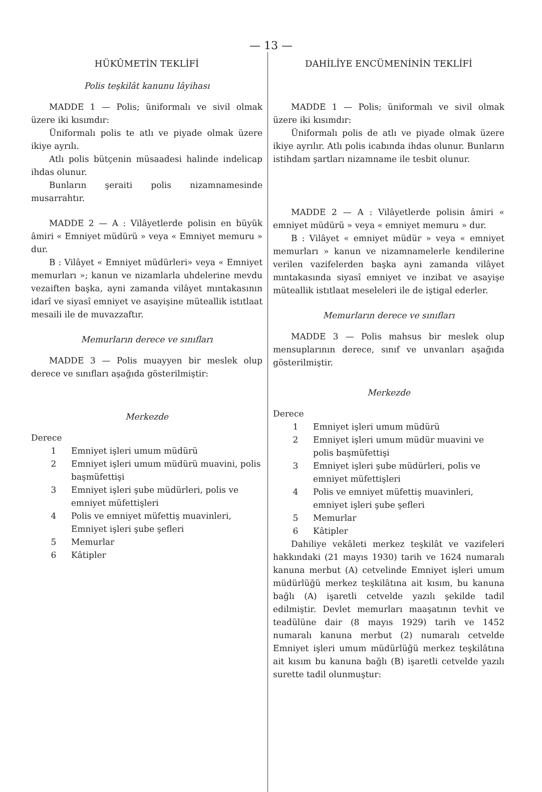— 13 —
HÜKÛMETİN TEKLİFİ
Polis teşkilât kanunu lâyihası
MADDE 1 — Polis; üniformalı ve sivil olmak üzere iki kısımdır:
Üniformalı polis te atlı ve piyade olmak üzere ikiye ayrılı.
Atlı polis bütçenin müsaadesi halinde indelicap ihdas olunur.
Bunların şeraiti polis nizamnamesinde musarrahtır.
MADDE 2 — A : Vilâyetlerde polisin en büyük âmiri « Emniyet müdürü » veya « Emniyet memuru » dur.
B : Vilâyet « Emniyet müdürleri» veya « Emniyet memurları »; kanun ve nizamlarla uhdelerine mevdu vezaiften başka, ayni zamanda vilâyet mıntakasının idarî ve siyasî emniyet ve asayişine müteallik istıtlaat mesaili ile de muvazzaftır.
Memurların derece ve sınıfları
MADDE 3 — Polis muayyen bir meslek olup derece ve sınıfları aşağıda gösterilmiştir:
Merkezde
Derece
1 Emniyet işleri umum müdürü
2 Emniyet işleri umum müdürü muavini, polis başmüfettişi
3 Emniyet işleri şube müdürleri, polis ve emniyet müfettişleri
4 Polis ve emniyet müfettiş muavinleri, Emniyet işleri şube şefleri
5 Memurlar
6 Kâtipler
DAHİLİYE ENCÜMENİNİN TEKLİFİ
MADDE 1 — Polis; üniformalı ve sivil olmak üzere iki kısımdır:
Üniformalı polis de atlı ve piyade olmak üzere ikiye ayrılır. Atlı polis icabında ihdas olunur. Bunların istihdam şartları nizamname ile tesbit olunur.
MADDE 2 — A : Vilâyetlerde polisin âmiri « emniyet müdürü » veya « emniyet memuru » dur.
B : Vilâyet « emniyet müdür » veya « emniyet memurları » kanun ve nizamnamelerle kendilerine verilen vazifelerden başka ayni zamanda vilâyet mıntakasında siyasî emniyet ve inzibat ve asayişe müteallik istıtlaat meseleleri ile de iştigal ederler.
Memurların derece ve sınıfları
MADDE 3 — Polis mahsus bir meslek olup mensuplarının derece, sınıf ve unvanları aşağıda gösterilmiştir.
Merkezde
Derece
1 Emniyet işleri umum müdürü
2 Emniyet işleri umum müdür muavini ve polis başmüfettişi
3 Emniyet işleri şube müdürleri, polis ve emniyet müfettişleri
4 Polis ve emniyet müfettiş muavinleri, emniyet işleri şube şefleri
5 Memurlar
6 Kâtipler
Dahiliye vekâleti merkez teşkilât ve vazifeleri hakkındaki (21 mayıs 1930) tarih ve 1624 numaralı kanuna merbut (A) cetvelinde Emniyet işleri umum müdürlüğü merkez teşkilâtına ait kısım, bu kanuna bağlı (A) işaretli cetvelde yazılı şekilde tadil edilmiştir. Devlet memurları maaşatının tevhit ve teadülüne dair (8 mayıs 1929) tarih ve 1452 numaralı kanuna merbut (2) numaralı cetvelde Emniyet işleri umum müdürlüğü merkez teşkilâtına ait kısım bu kanuna bağlı (B) işaretli cetvelde yazılı surette tadil olunmuştur: